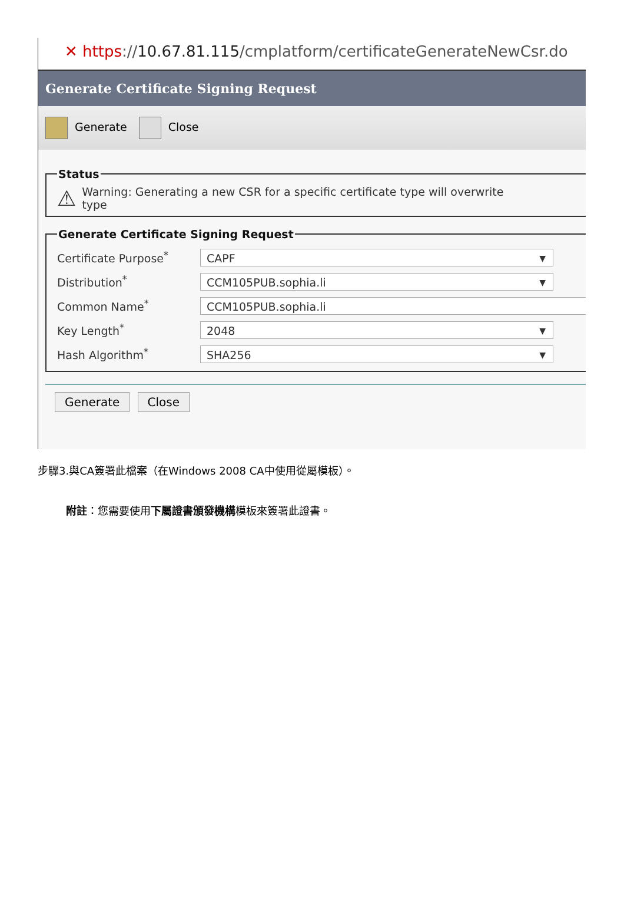✕ https://10.67.81.115/cmplatform/certificateGenerateNewCsr.do
Generate Certificate Signing Request
Generate Close
Status
⚠ Warning: Generating a new CSR for a specific certificate type will overwrite
type
Generate Certificate Signing Request
Certificate Purpose<sup>*</sup> CAPF
Distribution<sup>*</sup> CCM105PUB.sophia.li
Common Name<sup>*</sup> CCM105PUB.sophia.li
Key Length<sup>*</sup> 2048
Hash Algorithm<sup>*</sup> SHA256
Generate Close
步驟3.與CA簽署此檔案（在Windows 2008 CA中使用從屬模板）。
附註：您需要使用下屬證書頒發機構模板來簽署此證書。